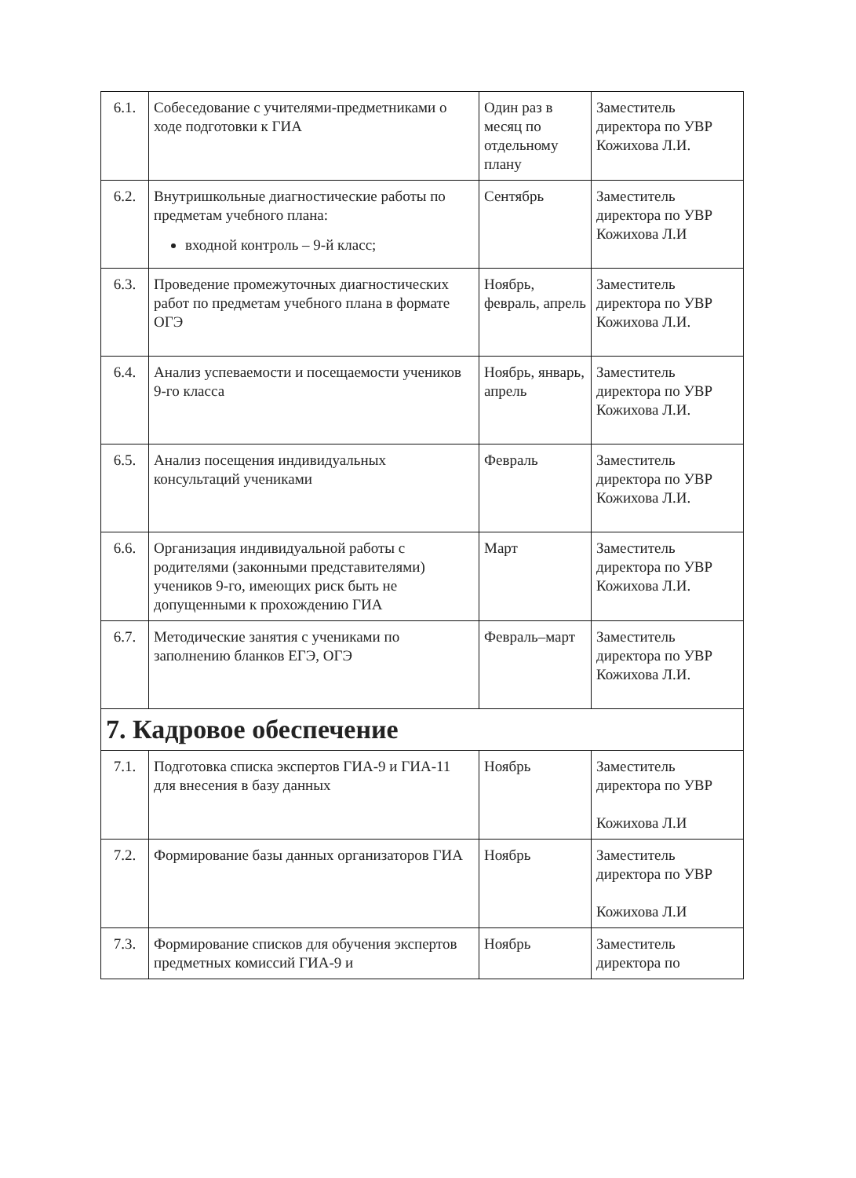| 6.1. | Собеседование с учителями-предметниками о ходе подготовки к ГИА | Один раз в месяц по отдельному плану | Заместитель директора по УВР Кожихова Л.И. |
| 6.2. | Внутришкольные диагностические работы по предметам учебного плана: входной контроль – 9-й класс; | Сентябрь | Заместитель директора по УВР Кожихова Л.И |
| 6.3. | Проведение промежуточных диагностических работ по предметам учебного плана в формате ОГЭ | Ноябрь, февраль, апрель | Заместитель директора по УВР Кожихова Л.И. |
| 6.4. | Анализ успеваемости и посещаемости учеников 9-го класса | Ноябрь, январь, апрель | Заместитель директора по УВР Кожихова Л.И. |
| 6.5. | Анализ посещения индивидуальных консультаций учениками | Февраль | Заместитель директора по УВР Кожихова Л.И. |
| 6.6. | Организация индивидуальной работы с родителями (законными представителями) учеников 9-го, имеющих риск быть не допущенными к прохождению ГИА | Март | Заместитель директора по УВР Кожихова Л.И. |
| 6.7. | Методические занятия с учениками по заполнению бланков ЕГЭ, ОГЭ | Февраль–март | Заместитель директора по УВР Кожихова Л.И. |
| 7. Кадровое обеспечение | | | |
| 7.1. | Подготовка списка экспертов ГИА-9 и ГИА-11 для внесения в базу данных | Ноябрь | Заместитель директора по УВР Кожихова Л.И |
| 7.2. | Формирование базы данных организаторов ГИА | Ноябрь | Заместитель директора по УВР Кожихова Л.И |
| 7.3. | Формирование списков для обучения экспертов предметных комиссий ГИА-9 и | Ноябрь | Заместитель директора по |